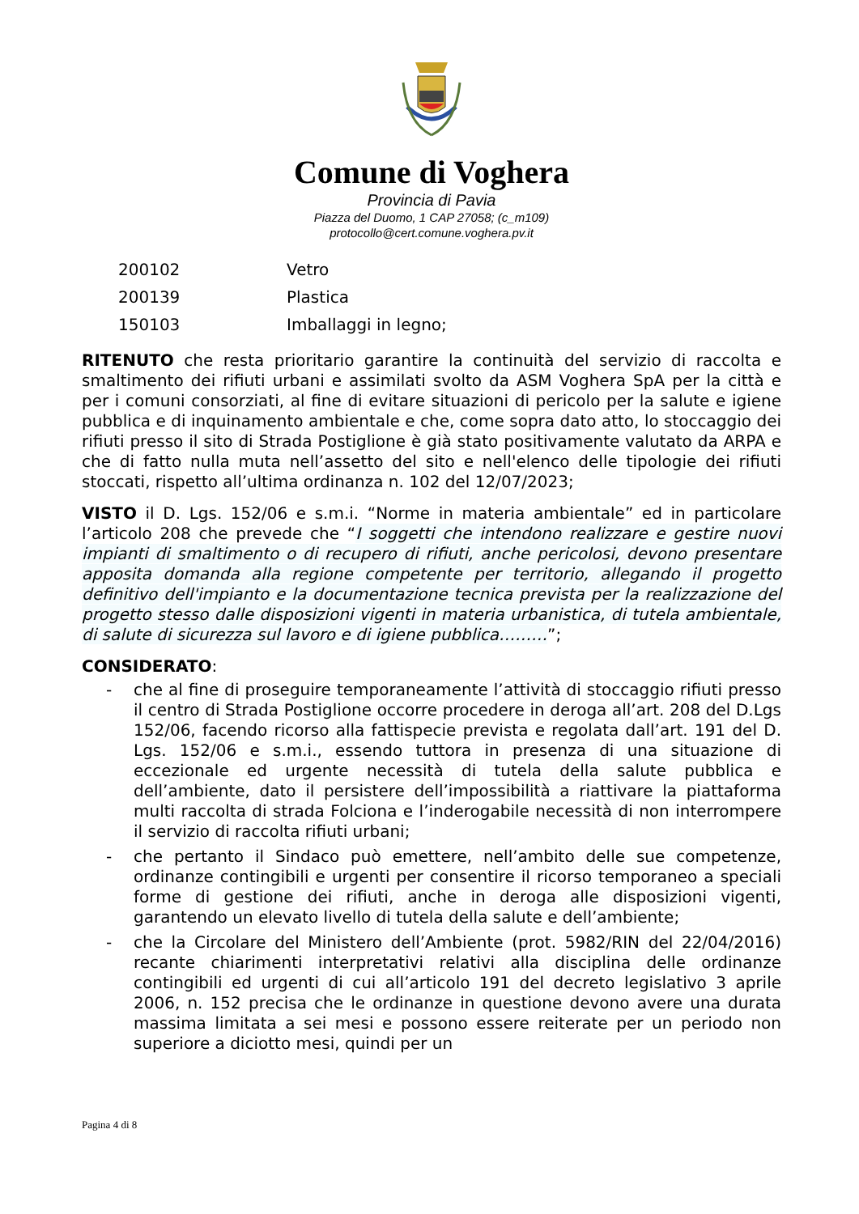Comune di Voghera
Provincia di Pavia
Piazza del Duomo, 1 CAP 27058; (c_m109)
protocollo@cert.comune.voghera.pv.it
| 200102 | Vetro |
| 200139 | Plastica |
| 150103 | Imballaggi in legno; |
RITENUTO che resta prioritario garantire la continuità del servizio di raccolta e smaltimento dei rifiuti urbani e assimilati svolto da ASM Voghera SpA per la città e per i comuni consorziati, al fine di evitare situazioni di pericolo per la salute e igiene pubblica e di inquinamento ambientale e che, come sopra dato atto, lo stoccaggio dei rifiuti presso il sito di Strada Postiglione è già stato positivamente valutato da ARPA e che di fatto nulla muta nell’assetto del sito e nell'elenco delle tipologie dei rifiuti stoccati, rispetto all’ultima ordinanza n. 102 del 12/07/2023;
VISTO il D. Lgs. 152/06 e s.m.i. “Norme in materia ambientale” ed in particolare l’articolo 208 che prevede che “I soggetti che intendono realizzare e gestire nuovi impianti di smaltimento o di recupero di rifiuti, anche pericolosi, devono presentare apposita domanda alla regione competente per territorio, allegando il progetto definitivo dell'impianto e la documentazione tecnica prevista per la realizzazione del progetto stesso dalle disposizioni vigenti in materia urbanistica, di tutela ambientale, di salute di sicurezza sul lavoro e di igiene pubblica………”;
CONSIDERATO:
- che al fine di proseguire temporaneamente l’attività di stoccaggio rifiuti presso il centro di Strada Postiglione occorre procedere in deroga all’art. 208 del D.Lgs 152/06, facendo ricorso alla fattispecie prevista e regolata dall’art. 191 del D. Lgs. 152/06 e s.m.i., essendo tuttora in presenza di una situazione di eccezionale ed urgente necessità di tutela della salute pubblica e dell’ambiente, dato il persistere dell’impossibilità a riattivare la piattaforma multi raccolta di strada Folciona e l’inderogabile necessità di non interrompere il servizio di raccolta rifiuti urbani;
- che pertanto il Sindaco può emettere, nell’ambito delle sue competenze, ordinanze contingibili e urgenti per consentire il ricorso temporaneo a speciali forme di gestione dei rifiuti, anche in deroga alle disposizioni vigenti, garantendo un elevato livello di tutela della salute e dell’ambiente;
- che la Circolare del Ministero dell’Ambiente (prot. 5982/RIN del 22/04/2016) recante chiarimenti interpretativi relativi alla disciplina delle ordinanze contingibili ed urgenti di cui all’articolo 191 del decreto legislativo 3 aprile 2006, n. 152 precisa che le ordinanze in questione devono avere una durata massima limitata a sei mesi e possono essere reiterate per un periodo non superiore a diciotto mesi, quindi per un
Pagina 4 di 8